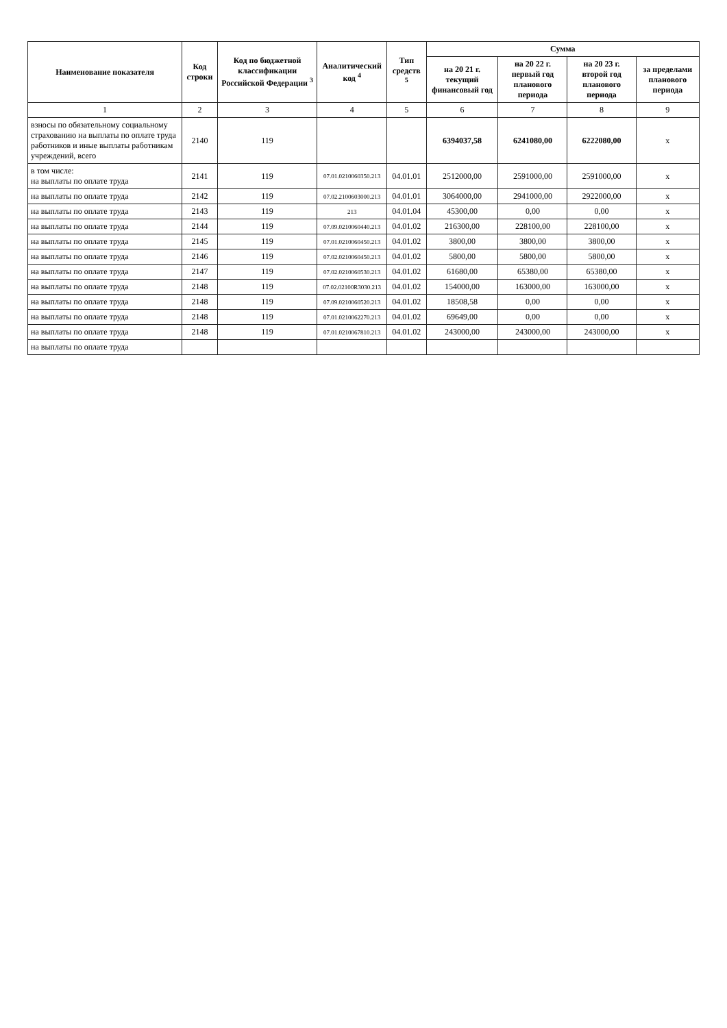| Наименование показателя | Код строки | Код по бюджетной классификации Российской Федерации <sup>3</sup> | Аналитический код <sup>4</sup> | Тип средств <sup>5</sup> | Сумма | | | |
| --- | --- | --- | --- | --- | --- | --- | --- | --- |
| | | | | | на 20 21 г. текущий финансовый год | на 20 22 г. первый год планового периода | на 20 23 г. второй год планового периода | за пределами планового периода |
| 1 | 2 | 3 | 4 | 5 | 6 | 7 | 8 | 9 |
| взносы по обязательному социальному страхованию на выплаты по оплате труда работников и иные выплаты работникам учреждений, всего | 2140 | 119 | | | 6394037,58 | 6241080,00 | 6222080,00 | x |
| в том числе: на выплаты по оплате труда | 2141 | 119 | 07.01.0210060350.213 | 04.01.01 | 2512000,00 | 2591000,00 | 2591000,00 | x |
| на выплаты по оплате труда | 2142 | 119 | 07.02.2100603000.213 | 04.01.01 | 3064000,00 | 2941000,00 | 2922000,00 | x |
| на выплаты по оплате труда | 2143 | 119 | 213 | 04.01.04 | 45300,00 | 0,00 | 0,00 | x |
| на выплаты по оплате труда | 2144 | 119 | 07.09.0210060440.213 | 04.01.02 | 216300,00 | 228100,00 | 228100,00 | x |
| на выплаты по оплате труда | 2145 | 119 | 07.01.0210060450.213 | 04.01.02 | 3800,00 | 3800,00 | 3800,00 | x |
| на выплаты по оплате труда | 2146 | 119 | 07.02.0210060450.213 | 04.01.02 | 5800,00 | 5800,00 | 5800,00 | x |
| на выплаты по оплате труда | 2147 | 119 | 07.02.0210060530.213 | 04.01.02 | 61680,00 | 65380,00 | 65380,00 | x |
| на выплаты по оплате труда | 2148 | 119 | 07.02.02100R3030.213 | 04.01.02 | 154000,00 | 163000,00 | 163000,00 | x |
| на выплаты по оплате труда | 2148 | 119 | 07.09.0210060520.213 | 04.01.02 | 18508,58 | 0,00 | 0,00 | x |
| на выплаты по оплате труда | 2148 | 119 | 07.01.0210062270.213 | 04.01.02 | 69649,00 | 0,00 | 0,00 | x |
| на выплаты по оплате труда | 2148 | 119 | 07.01.0210067810.213 | 04.01.02 | 243000,00 | 243000,00 | 243000,00 | x |
| на выплаты по оплате труда | | | | | | | | |